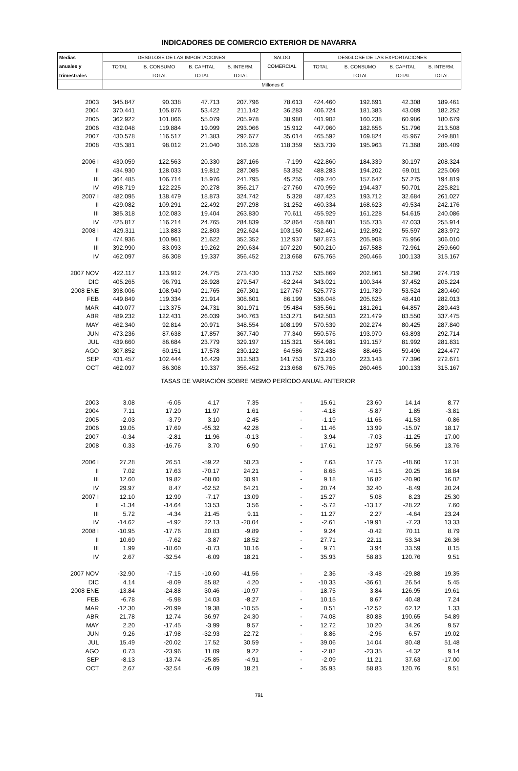INDICADORES DE COMERCIO EXTERIOR DE NAVARRA
| Medias | DESGLOSE DE LAS IMPORTACIONES | | | | SALDO | DESGLOSE DE LAS EXPORTACIONES | | | |
| --- | --- | --- | --- | --- | --- | --- | --- | --- | --- |
| anuales y | TOTAL | B. CONSUMO | B. CAPITAL | B. INTERM. | COMERCIAL | TOTAL | B. CONSUMO | B. CAPITAL | B. INTERM. |
| trimestrales | | TOTAL | TOTAL | TOTAL | | | TOTAL | TOTAL | TOTAL |
| | | | | | Millones € | | | | |
| 2003 | 345.847 | 90.338 | 47.713 | 207.796 | 78.613 | 424.460 | 192.691 | 42.308 | 189.461 |
| 2004 | 370.441 | 105.876 | 53.422 | 211.142 | 36.283 | 406.724 | 181.383 | 43.089 | 182.252 |
| 2005 | 362.922 | 101.866 | 55.079 | 205.978 | 38.980 | 401.902 | 160.238 | 60.986 | 180.679 |
| 2006 | 432.048 | 119.884 | 19.099 | 293.066 | 15.912 | 447.960 | 182.656 | 51.796 | 213.508 |
| 2007 | 430.578 | 116.517 | 21.383 | 292.677 | 35.014 | 465.592 | 169.824 | 45.967 | 249.801 |
| 2008 | 435.381 | 98.012 | 21.040 | 316.328 | 118.359 | 553.739 | 195.963 | 71.368 | 286.409 |
| 2006 I | 430.059 | 122.563 | 20.330 | 287.166 | -7.199 | 422.860 | 184.339 | 30.197 | 208.324 |
| II | 434.930 | 128.033 | 19.812 | 287.085 | 53.352 | 488.283 | 194.202 | 69.011 | 225.069 |
| III | 364.485 | 106.714 | 15.976 | 241.795 | 45.255 | 409.740 | 157.647 | 57.275 | 194.819 |
| IV | 498.719 | 122.225 | 20.278 | 356.217 | -27.760 | 470.959 | 194.437 | 50.701 | 225.821 |
| 2007 I | 482.095 | 138.479 | 18.873 | 324.742 | 5.328 | 487.423 | 193.712 | 32.684 | 261.027 |
| II | 429.082 | 109.291 | 22.492 | 297.298 | 31.252 | 460.334 | 168.623 | 49.534 | 242.176 |
| III | 385.318 | 102.083 | 19.404 | 263.830 | 70.611 | 455.929 | 161.228 | 54.615 | 240.086 |
| IV | 425.817 | 116.214 | 24.765 | 284.839 | 32.864 | 458.681 | 155.733 | 47.033 | 255.914 |
| 2008 I | 429.311 | 113.883 | 22.803 | 292.624 | 103.150 | 532.461 | 192.892 | 55.597 | 283.972 |
| II | 474.936 | 100.961 | 21.622 | 352.352 | 112.937 | 587.873 | 205.908 | 75.956 | 306.010 |
| III | 392.990 | 83.093 | 19.262 | 290.634 | 107.220 | 500.210 | 167.588 | 72.961 | 259.660 |
| IV | 462.097 | 86.308 | 19.337 | 356.452 | 213.668 | 675.765 | 260.466 | 100.133 | 315.167 |
| 2007 NOV | 422.117 | 123.912 | 24.775 | 273.430 | 113.752 | 535.869 | 202.861 | 58.290 | 274.719 |
| DIC | 405.265 | 96.791 | 28.928 | 279.547 | -62.244 | 343.021 | 100.344 | 37.452 | 205.224 |
| 2008 ENE | 398.006 | 108.940 | 21.765 | 267.301 | 127.767 | 525.773 | 191.789 | 53.524 | 280.460 |
| FEB | 449.849 | 119.334 | 21.914 | 308.601 | 86.199 | 536.048 | 205.625 | 48.410 | 282.013 |
| MAR | 440.077 | 113.375 | 24.731 | 301.971 | 95.484 | 535.561 | 181.261 | 64.857 | 289.443 |
| ABR | 489.232 | 122.431 | 26.039 | 340.763 | 153.271 | 642.503 | 221.479 | 83.550 | 337.475 |
| MAY | 462.340 | 92.814 | 20.971 | 348.554 | 108.199 | 570.539 | 202.274 | 80.425 | 287.840 |
| JUN | 473.236 | 87.638 | 17.857 | 367.740 | 77.340 | 550.576 | 193.970 | 63.893 | 292.714 |
| JUL | 439.660 | 86.684 | 23.779 | 329.197 | 115.321 | 554.981 | 191.157 | 81.992 | 281.831 |
| AGO | 307.852 | 60.151 | 17.578 | 230.122 | 64.586 | 372.438 | 88.465 | 59.496 | 224.477 |
| SEP | 431.457 | 102.444 | 16.429 | 312.583 | 141.753 | 573.210 | 223.143 | 77.396 | 272.671 |
| OCT | 462.097 | 86.308 | 19.337 | 356.452 | 213.668 | 675.765 | 260.466 | 100.133 | 315.167 |
| TASAS DE VARIACIÓN SOBRE MISMO PERÍODO ANUAL ANTERIOR | | | | | | | | | |
| 2003 | 3.08 | -6.05 | 4.17 | 7.35 | - | 15.61 | 23.60 | 14.14 | 8.77 |
| 2004 | 7.11 | 17.20 | 11.97 | 1.61 | - | -4.18 | -5.87 | 1.85 | -3.81 |
| 2005 | -2.03 | -3.79 | 3.10 | -2.45 | - | -1.19 | -11.66 | 41.53 | -0.86 |
| 2006 | 19.05 | 17.69 | -65.32 | 42.28 | - | 11.46 | 13.99 | -15.07 | 18.17 |
| 2007 | -0.34 | -2.81 | 11.96 | -0.13 | - | 3.94 | -7.03 | -11.25 | 17.00 |
| 2008 | 0.33 | -16.76 | 3.70 | 6.90 | - | 17.61 | 12.97 | 56.56 | 13.76 |
| 2006 I | 27.28 | 26.51 | -59.22 | 50.23 | - | 7.63 | 17.76 | -48.60 | 17.31 |
| II | 7.02 | 17.63 | -70.17 | 24.21 | - | 8.65 | -4.15 | 20.25 | 18.84 |
| III | 12.60 | 19.82 | -68.00 | 30.91 | - | 9.18 | 16.82 | -20.90 | 16.02 |
| IV | 29.97 | 8.47 | -62.52 | 64.21 | - | 20.74 | 32.40 | -8.49 | 20.24 |
| 2007 I | 12.10 | 12.99 | -7.17 | 13.09 | - | 15.27 | 5.08 | 8.23 | 25.30 |
| II | -1.34 | -14.64 | 13.53 | 3.56 | - | -5.72 | -13.17 | -28.22 | 7.60 |
| III | 5.72 | -4.34 | 21.45 | 9.11 | - | 11.27 | 2.27 | -4.64 | 23.24 |
| IV | -14.62 | -4.92 | 22.13 | -20.04 | - | -2.61 | -19.91 | -7.23 | 13.33 |
| 2008 I | -10.95 | -17.76 | 20.83 | -9.89 | - | 9.24 | -0.42 | 70.11 | 8.79 |
| II | 10.69 | -7.62 | -3.87 | 18.52 | - | 27.71 | 22.11 | 53.34 | 26.36 |
| III | 1.99 | -18.60 | -0.73 | 10.16 | - | 9.71 | 3.94 | 33.59 | 8.15 |
| IV | 2.67 | -32.54 | -6.09 | 18.21 | - | 35.93 | 58.83 | 120.76 | 9.51 |
| 2007 NOV | -32.90 | -7.15 | -10.60 | -41.56 | - | 2.36 | -3.48 | -29.88 | 19.35 |
| DIC | 4.14 | -8.09 | 85.82 | 4.20 | - | -10.33 | -36.61 | 26.54 | 5.45 |
| 2008 ENE | -13.84 | -24.88 | 30.46 | -10.97 | - | 18.75 | 3.84 | 126.95 | 19.61 |
| FEB | -6.78 | -5.98 | 14.03 | -8.27 | - | 10.15 | 8.67 | 40.48 | 7.24 |
| MAR | -12.30 | -20.99 | 19.38 | -10.55 | - | 0.51 | -12.52 | 62.12 | 1.33 |
| ABR | 21.78 | 12.74 | 36.97 | 24.30 | - | 74.08 | 80.88 | 190.65 | 54.89 |
| MAY | 2.20 | -17.45 | -3.99 | 9.57 | - | 12.72 | 10.20 | 34.26 | 9.57 |
| JUN | 9.26 | -17.98 | -32.93 | 22.72 | - | 8.86 | -2.96 | 6.57 | 19.02 |
| JUL | 15.49 | -20.02 | 17.52 | 30.59 | - | 39.06 | 14.04 | 80.48 | 51.48 |
| AGO | 0.73 | -23.96 | 11.09 | 9.22 | - | -2.82 | -23.35 | -4.32 | 9.14 |
| SEP | -8.13 | -13.74 | -25.85 | -4.91 | - | -2.09 | 11.21 | 37.63 | -17.00 |
| OCT | 2.67 | -32.54 | -6.09 | 18.21 | - | 35.93 | 58.83 | 120.76 | 9.51 |
791